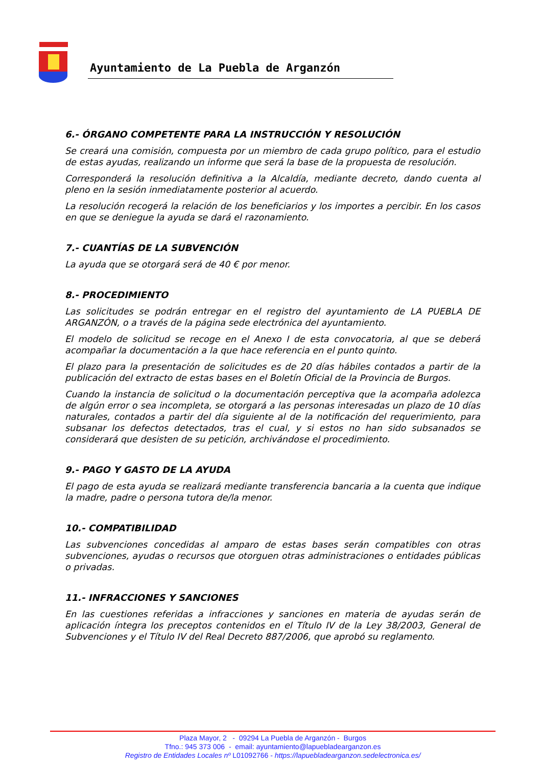Ayuntamiento de La Puebla de Arganzón
6.- ÓRGANO COMPETENTE PARA LA INSTRUCCIÓN Y RESOLUCIÓN
Se creará una comisión, compuesta por un miembro de cada grupo político, para el estudio de estas ayudas, realizando un informe que será la base de la propuesta de resolución.
Corresponderá la resolución definitiva a la Alcaldía, mediante decreto, dando cuenta al pleno en la sesión inmediatamente posterior al acuerdo.
La resolución recogerá la relación de los beneficiarios y los importes a percibir. En los casos en que se deniegue la ayuda se dará el razonamiento.
7.- CUANTÍAS DE LA SUBVENCIÓN
La ayuda que se otorgará será de 40 € por menor.
8.- PROCEDIMIENTO
Las solicitudes se podrán entregar en el registro del ayuntamiento de LA PUEBLA DE ARGANZÓN, o a través de la página sede electrónica del ayuntamiento.
El modelo de solicitud se recoge en el Anexo I de esta convocatoria, al que se deberá acompañar la documentación a la que hace referencia en el punto quinto.
El plazo para la presentación de solicitudes es de 20 días hábiles contados a partir de la publicación del extracto de estas bases en el Boletín Oficial de la Provincia de Burgos.
Cuando la instancia de solicitud o la documentación perceptiva que la acompaña adolezca de algún error o sea incompleta, se otorgará a las personas interesadas un plazo de 10 días naturales, contados a partir del día siguiente al de la notificación del requerimiento, para subsanar los defectos detectados, tras el cual, y si estos no han sido subsanados se considerará que desisten de su petición, archivándose el procedimiento.
9.- PAGO Y GASTO DE LA AYUDA
El pago de esta ayuda se realizará mediante transferencia bancaria a la cuenta que indique la madre, padre o persona tutora de/la menor.
10.- COMPATIBILIDAD
Las subvenciones concedidas al amparo de estas bases serán compatibles con otras subvenciones, ayudas o recursos que otorguen otras administraciones o entidades públicas o privadas.
11.- INFRACCIONES Y SANCIONES
En las cuestiones referidas a infracciones y sanciones en materia de ayudas serán de aplicación íntegra los preceptos contenidos en el Título IV de la Ley 38/2003, General de Subvenciones y el Título IV del Real Decreto 887/2006, que aprobó su reglamento.
Plaza Mayor, 2 - 09294 La Puebla de Arganzón - Burgos
Tfno.: 945 373 006 - email: ayuntamiento@lapuebladearganzon.es
Registro de Entidades Locales nº L01092766 - https://lapuebladearganzon.sedelectronica.es/